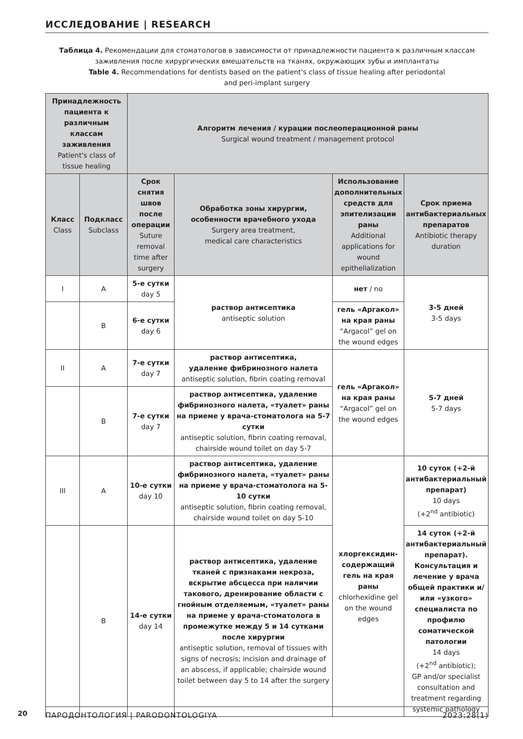ИССЛЕДОВАНИЕ | RESEARCH
Таблица 4. Рекомендации для стоматологов в зависимости от принадлежности пациента к различным классам заживления после хирургических вмешательств на тканях, окружающих зубы и имплантаты
Table 4. Recommendations for dentists based on the patient's class of tissue healing after periodontal
and peri-implant surgery
| Принадлежность пациента к различным классам заживления Patient's class of tissue healing | | Алгоритм лечения / курации послеоперационной раны Surgical wound treatment / management protocol | | | |
| --- | --- | --- | --- | --- | --- |
| Класс Class | Подкласс Subclass | Срок снятия швов после операции Suture removal time after surgery | Обработка зоны хирургии, особенности врачебного ухода Surgery area treatment, medical care characteristics | Использование дополнительных средств для эпителизации раны Additional applications for wound epithelialization | Срок приема антибактериальных препаратов Antibiotic therapy duration |
| I | A | 5-е сутки day 5 | раствор антисептика antiseptic solution | нет / no | 3-5 дней 3-5 days |
| | B | 6-е сутки day 6 | | гель «Аргакол» на края раны “Argacol” gel on the wound edges | |
| II | A | 7-е сутки day 7 | раствор антисептика, удаление фибринозного налета antiseptic solution, fibrin coating removal | гель «Аргакол» на края раны “Argacol” gel on the wound edges | 5-7 дней 5-7 days |
| | B | 7-е сутки day 7 | раствор антисептика, удаление фибринозного налета, «туалет» раны на приеме у врача-стоматолога на 5-7 сутки antiseptic solution, fibrin coating removal, chairside wound toilet on day 5-7 | | |
| III | A | 10-е сутки day 10 | раствор антисептика, удаление фибринозного налета, «туалет» раны на приеме у врача-стоматолога на 5-10 сутки antiseptic solution, fibrin coating removal, chairside wound toilet on day 5-10 | хлоргексидин-содержащий гель на края раны chlorhexidine gel on the wound edges | 10 суток (+2-й антибактериальный препарат) 10 days (+2<sup>nd</sup> antibiotic) |
| | B | 14-е сутки day 14 | раствор антисептика, удаление тканей с признаками некроза, вскрытие абсцесса при наличии такового, дренирование области с гнойным отделяемым, «туалет» раны на приеме у врача-стоматолога в промежутке между 5 и 14 сутками после хирургии antiseptic solution, removal of tissues with signs of necrosis; incision and drainage of an abscess, if applicable; chairside wound toilet between day 5 to 14 after the surgery | | 14 суток (+2-й антибактериальный препарат). Консультация и лечение у врача общей практики и/или «узкого» специалиста по профилю соматической патологии 14 days (+2<sup>nd</sup> antibiotic); GP and/or specialist consultation and treatment regarding systemic pathology |
20
ПАРОДОНТОЛОГИЯ | PARODONTOLOGIYA 2023;28(1)